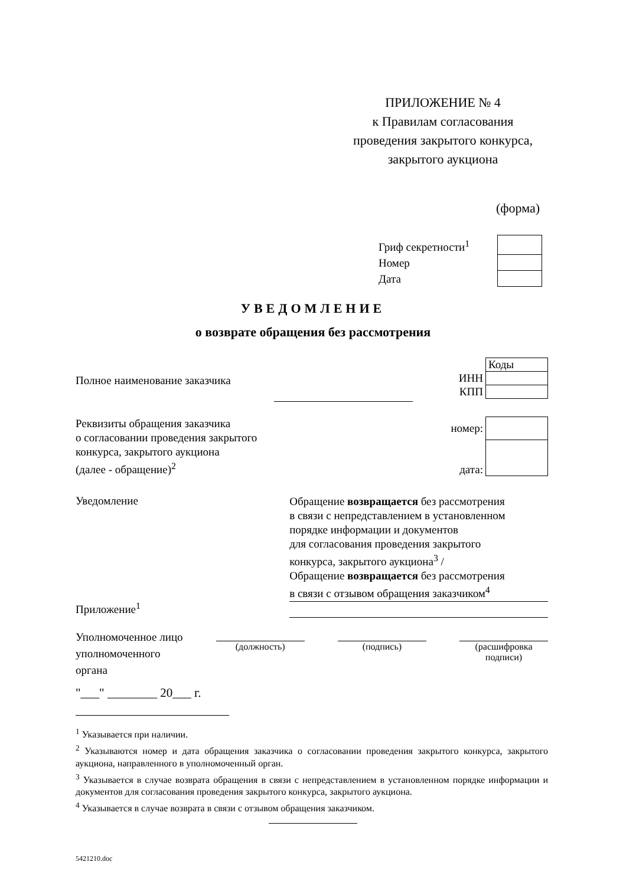ПРИЛОЖЕНИЕ № 4
к Правилам согласования
проведения закрытого конкурса,
закрытого аукциона
(форма)
| Гриф секретности<sup>1</sup> | |
| Номер | |
| Дата | |
УВЕДОМЛЕНИЕ
о возврате обращения без рассмотрения
Полное наименование заказчика
| | Коды |
| ИНН | |
| КПП | |
Реквизиты обращения заказчика
о согласовании проведения закрытого
конкурса, закрытого аукциона
(далее - обращение)<sup>2</sup>
| номер: | |
| дата: | |
Уведомление
Обращение возвращается без рассмотрения
в связи с непредставлением в установленном
порядке информации и документов
для согласования проведения закрытого
конкурса, закрытого аукциона<sup>3</sup> /
Обращение возвращается без рассмотрения
в связи с отзывом обращения заказчиком<sup>4</sup>
Приложение<sup>1</sup>
Уполномоченное лицо
уполномоченного
органа
(должность) (подпись) (расшифровка подписи)
"___" ________ 20___ г.
<sup>1</sup> Указывается при наличии.
<sup>2</sup> Указываются номер и дата обращения заказчика о согласовании проведения закрытого конкурса, закрытого аукциона, направленного в уполномоченный орган.
<sup>3</sup> Указывается в случае возврата обращения в связи с непредставлением в установленном порядке информации и документов для согласования проведения закрытого конкурса, закрытого аукциона.
<sup>4</sup> Указывается в случае возврата в связи с отзывом обращения заказчиком.
5421210.doc